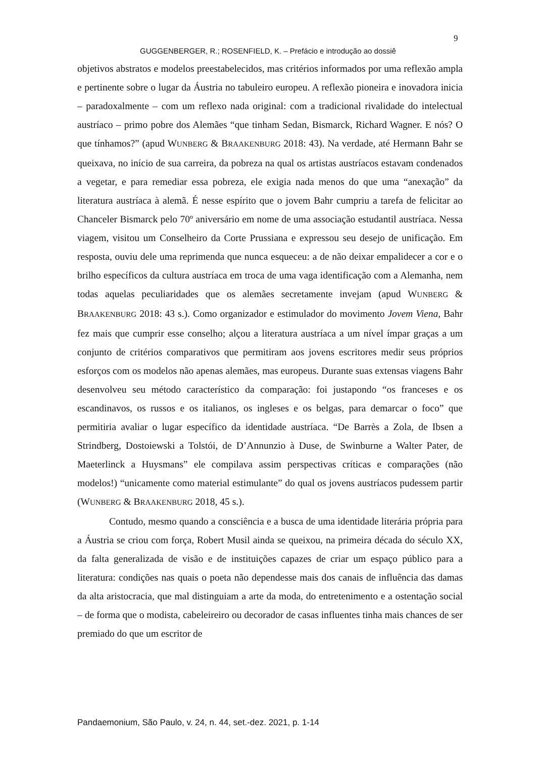9
GUGGENBERGER, R.; ROSENFIELD, K. – Prefácio e introdução ao dossiê
objetivos abstratos e modelos preestabelecidos, mas critérios informados por uma reflexão ampla e pertinente sobre o lugar da Áustria no tabuleiro europeu. A reflexão pioneira e inovadora inicia – paradoxalmente – com um reflexo nada original: com a tradicional rivalidade do intelectual austríaco – primo pobre dos Alemães “que tinham Sedan, Bismarck, Richard Wagner. E nós? O que tínhamos?” (apud WUNBERG & BRAAKENBURG 2018: 43). Na verdade, até Hermann Bahr se queixava, no início de sua carreira, da pobreza na qual os artistas austríacos estavam condenados a vegetar, e para remediar essa pobreza, ele exigia nada menos do que uma “anexação” da literatura austríaca à alemã. É nesse espírito que o jovem Bahr cumpriu a tarefa de felicitar ao Chanceler Bismarck pelo 70º aniversário em nome de uma associação estudantil austríaca. Nessa viagem, visitou um Conselheiro da Corte Prussiana e expressou seu desejo de unificação. Em resposta, ouviu dele uma reprimenda que nunca esqueceu: a de não deixar empalidecer a cor e o brilho específicos da cultura austríaca em troca de uma vaga identificação com a Alemanha, nem todas aquelas peculiaridades que os alemães secretamente invejam (apud WUNBERG & BRAAKENBURG 2018: 43 s.). Como organizador e estimulador do movimento Jovem Viena, Bahr fez mais que cumprir esse conselho; alçou a literatura austríaca a um nível ímpar graças a um conjunto de critérios comparativos que permitiram aos jovens escritores medir seus próprios esforços com os modelos não apenas alemães, mas europeus. Durante suas extensas viagens Bahr desenvolveu seu método característico da comparação: foi justapondo “os franceses e os escandinavos, os russos e os italianos, os ingleses e os belgas, para demarcar o foco” que permitiria avaliar o lugar específico da identidade austríaca. “De Barrès a Zola, de Ibsen a Strindberg, Dostoiewski a Tolstói, de D’Annunzio à Duse, de Swinburne a Walter Pater, de Maeterlinck a Huysmans” ele compilava assim perspectivas críticas e comparações (não modelos!) “unicamente como material estimulante” do qual os jovens austríacos pudessem partir (WUNBERG & BRAAKENBURG 2018, 45 s.).
Contudo, mesmo quando a consciência e a busca de uma identidade literária própria para a Áustria se criou com força, Robert Musil ainda se queixou, na primeira década do século XX, da falta generalizada de visão e de instituições capazes de criar um espaço público para a literatura: condições nas quais o poeta não dependesse mais dos canais de influência das damas da alta aristocracia, que mal distinguiam a arte da moda, do entretenimento e a ostentação social – de forma que o modista, cabeleireiro ou decorador de casas influentes tinha mais chances de ser premiado do que um escritor de
Pandaemonium, São Paulo, v. 24, n. 44, set.-dez. 2021, p. 1-14